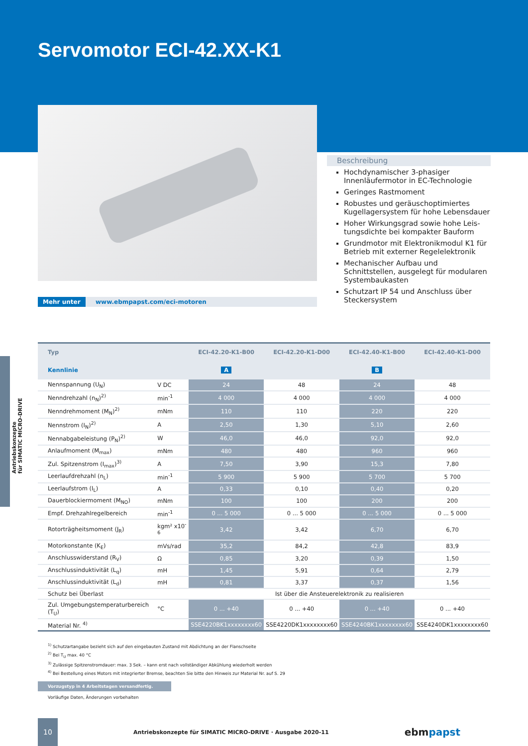Antriebskonzepte
für SIMATIC MICRO-DRIVE
Servomotor ECI-42.XX-K1
Mehr unter www.ebmpapst.com/eci-motoren
Beschreibung
Hochdynamischer 3-phasiger Innenläufer­motor in EC-Technologie
Geringes Rastmoment
Robustes und geräuschoptimiertes Kugel­lagersystem für hohe Lebensdauer
Hoher Wirkungsgrad sowie hohe Leis­tungsdichte bei kompakter Bauform
Grundmotor mit Elektronikmodul K1 für Betrieb mit externer Regelelektronik
Mechanischer Aufbau und Schnittstellen, ausgelegt für modularen Systembaukasten
Schutzart IP 54 und Anschluss über Steckersystem
| Typ | | ECI-42.20-K1-B00 | ECI-42.20-K1-D00 | ECI-42.40-K1-B00 | ECI-42.40-K1-D00 |
| --- | --- | --- | --- | --- | --- |
| Kennlinie | | A | | B | |
| Nennspannung (U<sub>N</sub>) | V DC | 24 | 48 | 24 | 48 |
| Nenndrehzahl (n<sub>N</sub>)<sup>2)</sup> | min<sup>-1</sup> | 4 000 | 4 000 | 4 000 | 4 000 |
| Nenndrehmoment (M<sub>N</sub>)<sup>2)</sup> | mNm | 110 | 110 | 220 | 220 |
| Nennstrom (I<sub>N</sub>)<sup>2)</sup> | A | 2,50 | 1,30 | 5,10 | 2,60 |
| Nennabgabeleistung (P<sub>N</sub>)<sup>2)</sup> | W | 46,0 | 46,0 | 92,0 | 92,0 |
| Anlaufmoment (M<sub>max</sub>) | mNm | 480 | 480 | 960 | 960 |
| Zul. Spitzenstrom (I<sub>max</sub>)<sup>3)</sup> | A | 7,50 | 3,90 | 15,3 | 7,80 |
| Leerlaufdrehzahl (n<sub>L</sub>) | min<sup>-1</sup> | 5 900 | 5 900 | 5 700 | 5 700 |
| Leerlaufstrom (I<sub>L</sub>) | A | 0,33 | 0,10 | 0,40 | 0,20 |
| Dauerblockiermoment (M<sub>NO</sub>) | mNm | 100 | 100 | 200 | 200 |
| Empf. Drehzahlregelbereich | min<sup>-1</sup> | 0 ... 5 000 | 0 ... 5 000 | 0 ... 5 000 | 0 ... 5 000 |
| Rotorträgheitsmoment (J<sub>R</sub>) | kgm² x10<sup>-6</sup> | 3,42 | 3,42 | 6,70 | 6,70 |
| Motorkonstante (K<sub>E</sub>) | mVs/rad | 35,2 | 84,2 | 42,8 | 83,9 |
| Anschlusswiderstand (R<sub>V</sub>) | Ω | 0,85 | 3,20 | 0,39 | 1,50 |
| Anschlussinduktivität (L<sub>q</sub>) | mH | 1,45 | 5,91 | 0,64 | 2,79 |
| Anschlussinduktivität (L<sub>d</sub>) | mH | 0,81 | 3,37 | 0,37 | 1,56 |
| Schutz bei Überlast | | Ist über die Ansteuerelektronik zu realisieren | | | |
| Zul. Umgebungstemperaturbereich (T<sub>U</sub>) | °C | 0 ... +40 | 0 ... +40 | 0 ... +40 | 0 ... +40 |
| Material Nr. <sup>4)</sup> | | SSE4220BK1xxxxxxxx60 | SSE4220DK1xxxxxxxx60 | SSE4240BK1xxxxxxxx60 | SSE4240DK1xxxxxxxx60 |
<sup>1)</sup> Schutzartangabe bezieht sich auf den eingebauten Zustand mit Abdichtung an der Flanschseite
<sup>2)</sup> Bei T<sub>U</sub> max. 40 °C
<sup>3)</sup> Zulässige Spitzenstromdauer: max. 3 Sek. – kann erst nach vollständiger Abkühlung wiederholt werden
<sup>4)</sup> Bei Bestellung eines Motors mit integrierter Bremse, beachten Sie bitte den Hinweis zur Material Nr. auf S. 29
Vorzugstyp in 4 Arbeitstagen versandfertig.
Vorläufige Daten, Änderungen vorbehalten
10
Antriebskonzepte für SIMATIC MICRO-DRIVE · Ausgabe 2020-11
ebmpapst